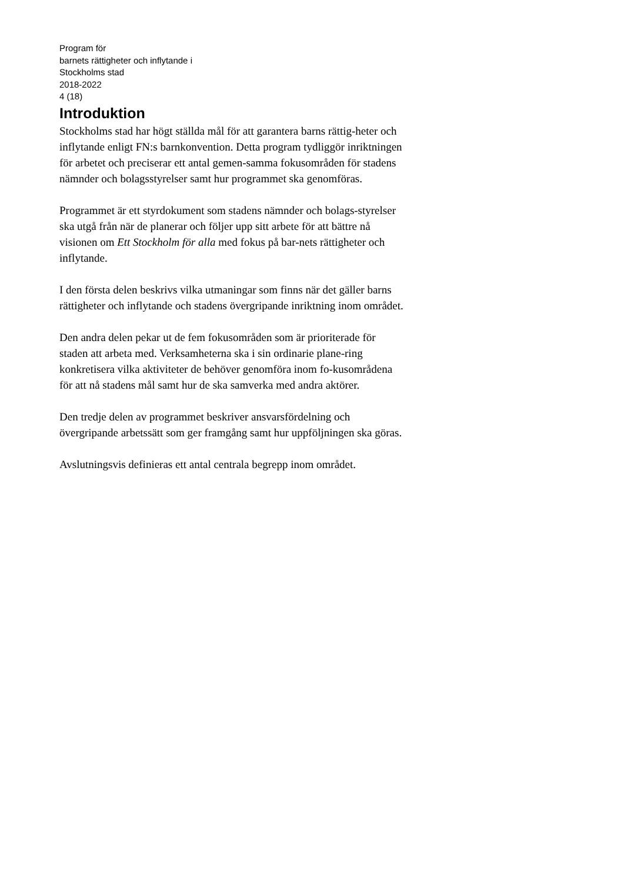Program för
barnets rättigheter och inflytande i
Stockholms stad
2018-2022
4 (18)
Introduktion
Stockholms stad har högt ställda mål för att garantera barns rättig-heter och inflytande enligt FN:s barnkonvention. Detta program tydliggör inriktningen för arbetet och preciserar ett antal gemen-samma fokusområden för stadens nämnder och bolagsstyrelser samt hur programmet ska genomföras.
Programmet är ett styrdokument som stadens nämnder och bolags-styrelser ska utgå från när de planerar och följer upp sitt arbete för att bättre nå visionen om Ett Stockholm för alla med fokus på bar-nets rättigheter och inflytande.
I den första delen beskrivs vilka utmaningar som finns när det gäller barns rättigheter och inflytande och stadens övergripande inriktning inom området.
Den andra delen pekar ut de fem fokusområden som är prioriterade för staden att arbeta med. Verksamheterna ska i sin ordinarie plane-ring konkretisera vilka aktiviteter de behöver genomföra inom fo-kusområdena för att nå stadens mål samt hur de ska samverka med andra aktörer.
Den tredje delen av programmet beskriver ansvarsfördelning och övergripande arbetssätt som ger framgång samt hur uppföljningen ska göras.
Avslutningsvis definieras ett antal centrala begrepp inom området.